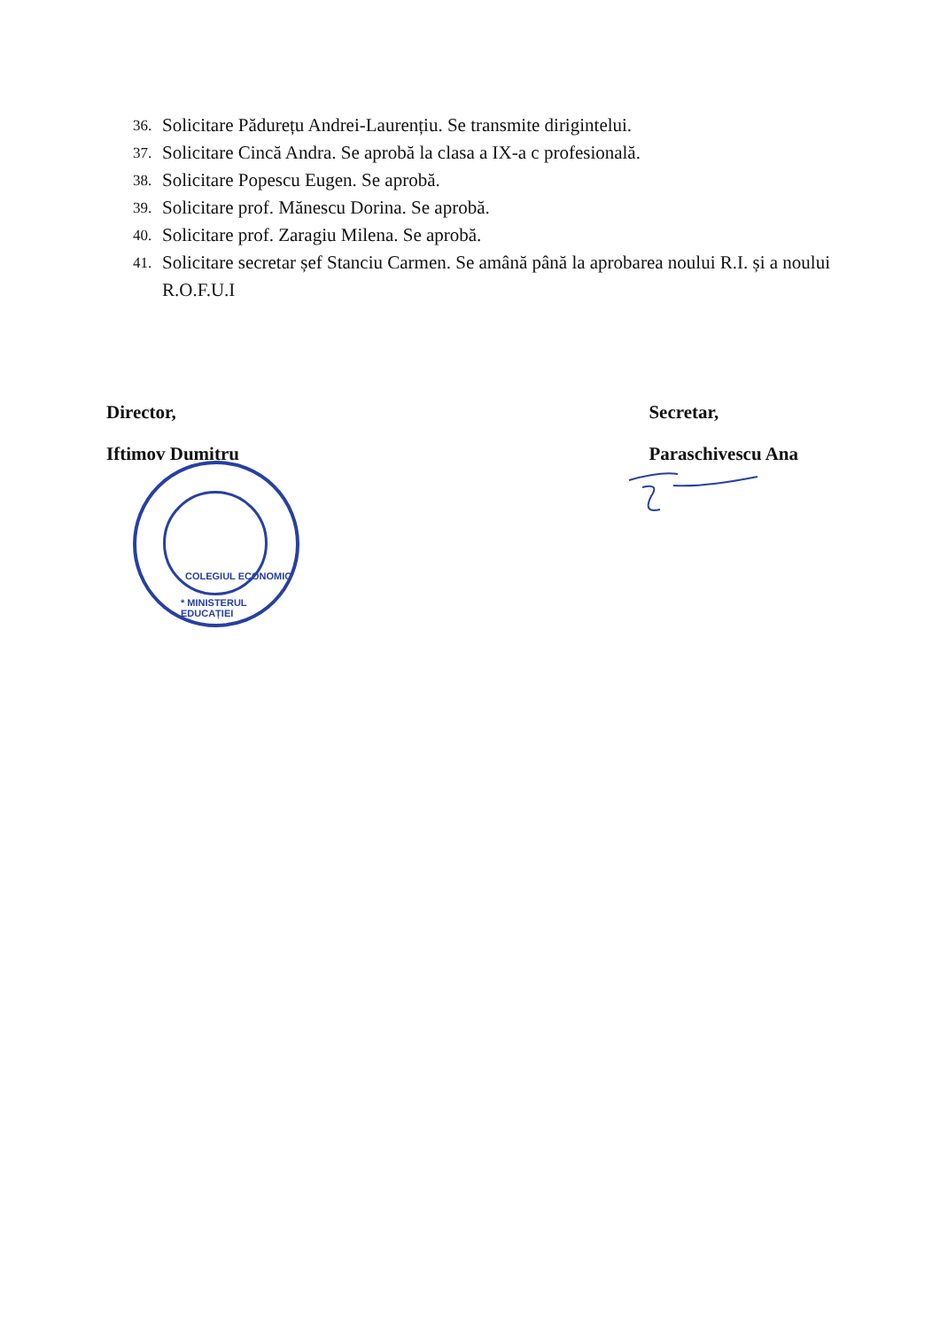36. Solicitare Pădurețu Andrei-Laurențiu. Se transmite dirigintelui.
37. Solicitare Cincă Andra. Se aprobă la clasa a IX-a c profesională.
38. Solicitare Popescu Eugen. Se aprobă.
39. Solicitare prof. Mănescu Dorina. Se aprobă.
40. Solicitare prof. Zaragiu Milena. Se aprobă.
41. Solicitare secretar șef Stanciu Carmen. Se amână până la aprobarea noului R.I. și a noului R.O.F.U.I
Director,
Iftimov Dumitru
Secretar,
Paraschivescu Ana
* MINISTERUL EDUCAȚIEI
COLEGIUL ECONOMIC